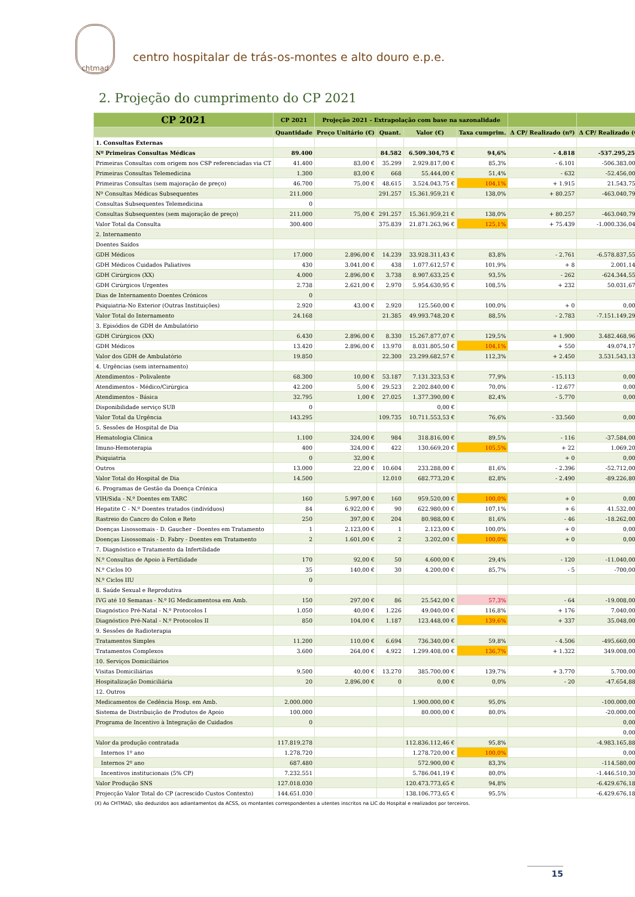chtmad
centro hospitalar de trás-os-montes e alto douro e.p.e.
2. Projeção do cumprimento do CP 2021
| CP 2021 | CP 2021 | Projeção 2021 - Extrapolação com base na sazonalidade | | | | | |
| --- | --- | --- | --- | --- | --- | --- | --- |
| | Quantidade | Preço Unitário (€) | Quant. | Valor (€) | Taxa cumprim. | Δ CP/ Realizado (nº) | Δ CP/ Realizado (€) |
| 1. Consultas Externas | | | | | | | |
| Nº Primeiras Consultas Médicas | 89.400 | | 84.582 | 6.509.304,75 € | 94,6% | - 4.818 | -537.295,25 € |
| Primeiras Consultas com origem nos CSP referenciadas via CT | 41.400 | 83,00 € | 35.299 | 2.929.817,00 € | 85,3% | - 6.101 | -506.383,00 € |
| Primeiras Consultas Telemedicina | 1.300 | 83,00 € | 668 | 55.444,00 € | 51,4% | - 632 | -52.456,00 € |
| Primeiras Consultas (sem majoração de preço) | 46.700 | 75,00 € | 48.615 | 3.524.043,75 € | 104,1% | + 1.915 | 21.543,75 € |
| Nº Consultas Médicas Subsequentes | 211.000 | | 291.257 | 15.361.959,21 € | 138,0% | + 80.257 | -463.040,79 € |
| Consultas Subsequentes Telemedicina | 0 | | | | | | |
| Consultas Subsequentes (sem majoração de preço) | 211.000 | 75,00 € | 291.257 | 15.361.959,21 € | 138,0% | + 80.257 | -463.040,79 € |
| Valor Total da Consulta | 300.400 | | 375.839 | 21.871.263,96 € | 125,1% | + 75.439 | -1.000.336,04 € |
| 2. Internamento | | | | | | | |
| Doentes Saídos | | | | | | | |
| GDH Médicos | 17.000 | 2.896,00 € | 14.239 | 33.928.311,43 € | 83,8% | - 2.761 | -6.578.837,55 € |
| GDH Médicos Cuidados Paliativos | 430 | 3.041,00 € | 438 | 1.077.612,57 € | 101,9% | + 8 | 2.001,14 € |
| GDH Cirúrgicos (XX) | 4.000 | 2.896,00 € | 3.738 | 8.907.633,25 € | 93,5% | - 262 | -624.344,55 € |
| GDH Cirúrgicos Urgentes | 2.738 | 2.621,00 € | 2.970 | 5.954.630,95 € | 108,5% | + 232 | 50.031,67 € |
| Dias de Internamento Doentes Crónicos | 0 | | | | | | |
| Psiquiatria-No Exterior (Outras Instituições) | 2.920 | 43,00 € | 2.920 | 125.560,00 € | 100,0% | + 0 | 0,00 € |
| Valor Total do Internamento | 24.168 | | 21.385 | 49.993.748,20 € | 88,5% | - 2.783 | -7.151.149,29 € |
| 3. Episódios de GDH de Ambulatório | | | | | | | |
| GDH Cirúrgicos (XX) | 6.430 | 2.896,00 € | 8.330 | 15.267.877,07 € | 129,5% | + 1.900 | 3.482.468,96 € |
| GDH Médicos | 13.420 | 2.896,00 € | 13.970 | 8.031.805,50 € | 104,1% | + 550 | 49.074,17 € |
| Valor dos GDH de Ambulatório | 19.850 | | 22.300 | 23.299.682,57 € | 112,3% | + 2.450 | 3.531.543,13 € |
| 4. Urgências (sem internamento) | | | | | | | |
| Atendimentos - Polivalente | 68.300 | 10,00 € | 53.187 | 7.131.323,53 € | 77,9% | - 15.113 | 0,00 € |
| Atendimentos - Médico/Cirúrgica | 42.200 | 5,00 € | 29.523 | 2.202.840,00 € | 70,0% | - 12.677 | 0,00 € |
| Atendimentos - Básica | 32.795 | 1,00 € | 27.025 | 1.377.390,00 € | 82,4% | - 5.770 | 0,00 € |
| Disponibilidade serviço SUB | 0 | | | 0,00 € | | | |
| Valor Total da Urgência | 143.295 | | 109.735 | 10.711.553,53 € | 76,6% | - 33.560 | 0,00 € |
| 5. Sessões de Hospital de Dia | | | | | | | |
| Hematologia Clinica | 1.100 | 324,00 € | 984 | 318.816,00 € | 89,5% | - 116 | -37.584,00 € |
| Imuno-Hemoterapia | 400 | 324,00 € | 422 | 130.669,20 € | 105,5% | + 22 | 1.069,20 € |
| Psiquiatria | 0 | 32,00 € | | | | + 0 | 0,00 € |
| Outros | 13.000 | 22,00 € | 10.604 | 233.288,00 € | 81,6% | - 2.396 | -52.712,00 € |
| Valor Total do Hospital de Dia | 14.500 | | 12.010 | 682.773,20 € | 82,8% | - 2.490 | -89.226,80 € |
| 6. Programas de Gestão da Doença Crónica | | | | | | | |
| VIH/Sida - N.º Doentes em TARC | 160 | 5.997,00 € | 160 | 959.520,00 € | 100,0% | + 0 | 0,00 € |
| Hepatite C - N.º Doentes tratados (indivíduos) | 84 | 6.922,00 € | 90 | 622.980,00 € | 107,1% | + 6 | 41.532,00 € |
| Rastreio do Cancro do Colon e Reto | 250 | 397,00 € | 204 | 80.988,00 € | 81,6% | - 46 | -18.262,00 € |
| Doenças Lisossomais - D. Gaucher - Doentes em Tratamento | 1 | 2.123,00 € | 1 | 2.123,00 € | 100,0% | + 0 | 0,00 € |
| Doenças Lisossomais - D. Fabry - Doentes em Tratamento | 2 | 1.601,00 € | 2 | 3.202,00 € | 100,0% | + 0 | 0,00 € |
| 7. Diagnóstico e Tratamento da Infertilidade | | | | | | | |
| N.º Consultas de Apoio à Fertilidade | 170 | 92,00 € | 50 | 4.600,00 € | 29,4% | - 120 | -11.040,00 € |
| N.º Ciclos IO | 35 | 140,00 € | 30 | 4.200,00 € | 85,7% | - 5 | -700,00 € |
| N.º Ciclos IIU | 0 | | | | | | |
| 8. Saúde Sexual e Reprodutiva | | | | | | | |
| IVG até 10 Semanas - N.º IG Medicamentosa em Amb. | 150 | 297,00 € | 86 | 25.542,00 € | 57,3% | - 64 | -19.008,00 € |
| Diagnóstico Pré-Natal - N.º Protocolos I | 1.050 | 40,00 € | 1.226 | 49.040,00 € | 116,8% | + 176 | 7.040,00 € |
| Diagnóstico Pré-Natal - N.º Protocolos II | 850 | 104,00 € | 1.187 | 123.448,00 € | 139,6% | + 337 | 35.048,00 € |
| 9. Sessões de Radioterapia | | | | | | | |
| Tratamentos Simples | 11.200 | 110,00 € | 6.694 | 736.340,00 € | 59,8% | - 4.506 | -495.660,00 € |
| Tratamentos Complexos | 3.600 | 264,00 € | 4.922 | 1.299.408,00 € | 136,7% | + 1.322 | 349.008,00 € |
| 10. Serviços Domiciliários | | | | | | | |
| Visitas Domiciliárias | 9.500 | 40,00 € | 13.270 | 385.700,00 € | 139,7% | + 3.770 | 5.700,00 € |
| Hospitalização Domiciliária | 20 | 2.896,00 € | 0 | 0,00 € | 0,0% | - 20 | -47.654,88 € |
| 12. Outros | | | | | | | |
| Medicamentos de Cedência Hosp. em Amb. | 2.000.000 | | | 1.900.000,00 € | 95,0% | | -100.000,00 € |
| Sistema de Distribuição de Produtos de Apoio | 100.000 | | | 80.000,00 € | 80,0% | | -20.000,00 € |
| Programa de Incentivo à Integração de Cuidados | 0 | | | | | | 0,00 € |
| | | | | | | | 0,00 € |
| Valor da produção contratada | 117.819.278 | | | 112.836.112,46 € | 95,8% | | -4.983.165,88 € |
| Internos 1º ano | 1.278.720 | | | 1.278.720,00 € | 100,0% | | 0,00 € |
| Internos 2º ano | 687.480 | | | 572.900,00 € | 83,3% | | -114.580,00 € |
| Incentivos institucionais (5% CP) | 7.232.551 | | | 5.786.041,19 € | 80,0% | | -1.446.510,30 € |
| Valor Produção SNS | 127.018.030 | | | 120.473.773,65 € | 94,8% | | -6.429.676,18 € |
| Projecção Valor Total do CP (acrescido Custos Contexto) | 144.651.030 | | | 138.106.773,65 € | 95,5% | | -6.429.676,18 € |
(X) Ao CHTMAD, são deduzidos aos adiantamentos da ACSS, os montantes correspondentes a utentes inscritos na LIC do Hospital e realizados por terceiros.
15